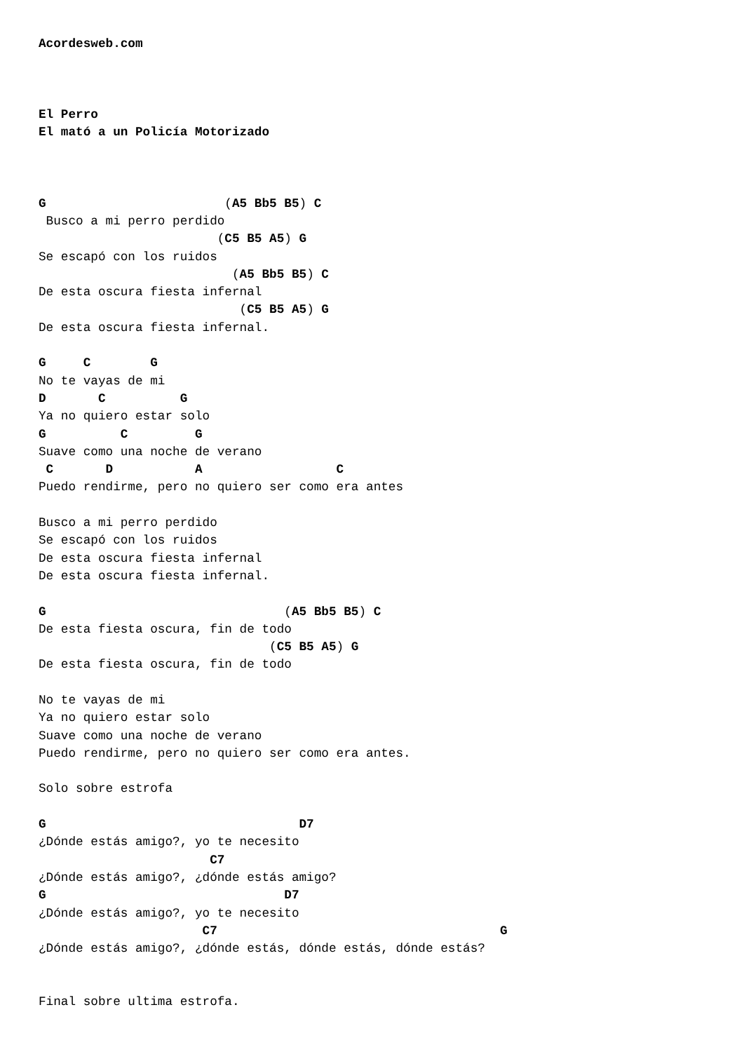Acordesweb.com



El Perro
El mató a un Policía Motorizado



G                        (A5 Bb5 B5) C
 Busco a mi perro perdido
                        (C5 B5 A5) G
Se escapó con los ruidos
                          (A5 Bb5 B5) C
De esta oscura fiesta infernal
                           (C5 B5 A5) G
De esta oscura fiesta infernal.

G     C        G
No te vayas de mi
D       C          G
Ya no quiero estar solo
G          C         G
Suave como una noche de verano
 C       D           A                  C
Puedo rendirme, pero no quiero ser como era antes

Busco a mi perro perdido
Se escapó con los ruidos
De esta oscura fiesta infernal
De esta oscura fiesta infernal.

G                                (A5 Bb5 B5) C
De esta fiesta oscura, fin de todo
                               (C5 B5 A5) G
De esta fiesta oscura, fin de todo

No te vayas de mi
Ya no quiero estar solo
Suave como una noche de verano
Puedo rendirme, pero no quiero ser como era antes.

Solo sobre estrofa

G                                  D7
¿Dónde estás amigo?, yo te necesito
                       C7
¿Dónde estás amigo?, ¿dónde estás amigo?
G                                D7
¿Dónde estás amigo?, yo te necesito
                      C7                                      G
¿Dónde estás amigo?, ¿dónde estás, dónde estás, dónde estás?


Final sobre ultima estrofa.